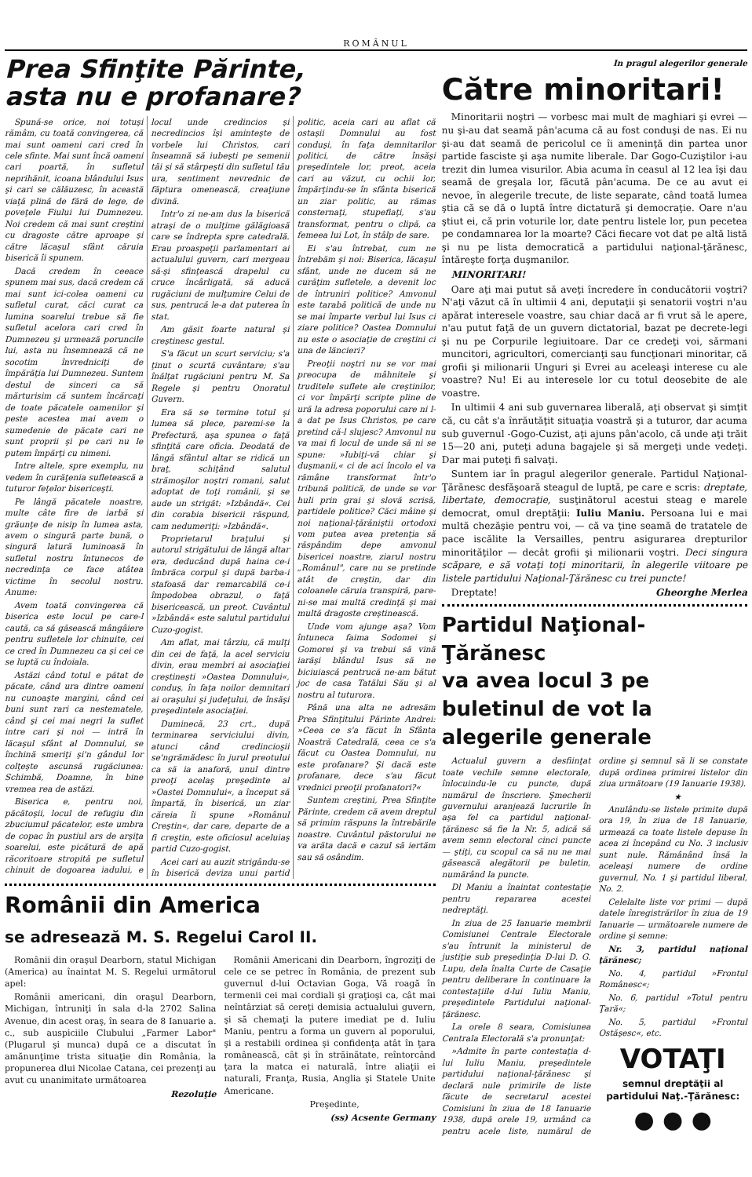ROMÂNUL
Prea Sfinţite Părinte,
asta nu e profanare?
Spună-se orice, noi totuşi rămâm, cu toată convingerea, că mai sunt oameni cari cred în cele sfinte. Mai sunt încă oameni cari poartă, în sufletul neprihănit, icoana blândului Isus şi cari se călăuzesc, în această viaţă plină de fără de lege, de poveţele Fiului lui Dumnezeu. Noi credem că mai sunt creştini cu dragoste către aproape şi către lăcaşul sfânt căruia biserică îi spunem.
Dacă credem în ceeace spunem mai sus, dacă credem că mai sunt ici-colea oameni cu sufletul curat, căci curat ca lumina soarelui trebue să fie sufletul acelora cari cred în Dumnezeu şi urmează poruncile lui, asta nu însemnează că ne socotim învredniciţi de împărăţia lui Dumnezeu. Suntem destul de sinceri ca să mărturisim că suntem încărcaţi de toate păcatele oamenilor şi peste acestea mai avem o sumedenie de păcate cari ne sunt proprii şi pe cari nu le putem împărţi cu nimeni.
Intre altele, spre exemplu, nu vedem în curăţenia sufletească a tuturor feţelor bisericeşti.
Pe lângă păcatele noastre, multe câte fire de iarbă şi grăunţe de nisip în lumea asta, avem o singură parte bună, o singură latură luminoasă în sufletul nostru întunecos de necredinţa ce face atâtea victime în secolul nostru. Anume:
Avem toată convingerea că biserica este locul pe care-l caută, ca să găsească mângâiere pentru sufletele lor chinuite, cei ce cred în Dumnezeu ca şi cei ce se luptă cu îndoiala.
Astăzi când totul e pătat de păcate, când ura dintre oameni nu cunoaşte margini, când cei buni sunt rari ca nestematele, când şi cei mai negri la suflet intre cari şi noi — intră în lăcaşul sfânt al Domnului, se închină smeriţi şi'n gândul lor colţeşte ascunsă rugăciunea: Schimbă, Doamne, în bine vremea rea de astăzi.
Biserica e, pentru noi, păcătoşii, locul de refugiu din zbuciumul păcatelor, este umbra de copac în pustiul ars de arşiţa soarelui, este picătură de apă răcoritoare stropită pe sufletul chinuit de dogoarea iadului, e locul unde credincios şi necredincios îşi aminteşte de vorbele lui Christos, cari înseamnă să iubeşti pe semenii tăi şi să stârpeşti din sufletul tău ura, sentiment nevrednic de făptura omenească, creaţiune divină.
Intr'o zi ne-am dus la biserică atraşi de o mulţime gălăgioasă care se îndrepta spre catedrală. Erau proaspeţii parlamentari ai actualului guvern, cari mergeau să-şi sfinţească drapelul cu cruce încârligată, să aducă rugăciuni de mulţumire Celui de sus, pentrucă le-a dat puterea în stat.
Am găsit foarte natural şi creştinesc gestul.
S'a făcut un scurt serviciu; s'a ţinut o scurtă cuvântare; s'au înălţat rugăciuni pentru M. Sa Regele şi pentru Onoratul Guvern.
Era să se termine totul şi lumea să plece, paremi-se la Prefectură, aşa spunea o faţă sfinţită care oficia. Deodată de lângă sfântul altar se ridică un braţ, schiţând salutul strămoşilor noştri romani, salut adoptat de toţi românii, şi se aude un strigăt: »Izbândă«. Cei din corabia bisericii răspund, cam nedumeriţi: »Izbândă«.
Proprietarul braţului şi autorul strigătului de lângă altar era, deducând după haina ce-i îmbrăca corpul şi după barba-i stafoasă dar remarcabilă ce-i împodobea obrazul, o faţă bisericească, un preot. Cuvântul »Izbândă« este salutul partidului Cuzo-gogist.
Am aflat, mai târziu, că mulţi din cei de faţă, la acel serviciu divin, erau membri ai asociaţiei creştineşti »Oastea Domnului«, conduş, în faţa noilor demnitari ai oraşului şi judeţului, de însăşi preşedintele asociaţiei.
Duminecă, 23 crt., după terminarea serviciului divin, atunci când credincioşii se'ngrămădesc în jurul preotului ca să ia anaforă, unul dintre preoţi acelaş preşedinte al »Oastei Domnului«, a început să împartă, în biserică, un ziar căreia îi spune »Românul Creştin«, dar care, departe de a fi creştin, este oficiosul aceluiaş partid Cuzo-gogist.
Acei cari au auzit strigându-se în biserică deviza unui partid politic, aceia cari au aflat că ostaşii Domnului au fost conduşi, în faţa demnitarilor politici, de către însăşi preşedintele lor, preot, aceia cari au văzut, cu ochii lor, împărţindu-se în sfânta biserică un ziar politic, au rămas consternaţi, stupefiaţi, s'au transformat, pentru o clipă, ca femeea lui Lot, în stâlp de sare.
Ei s'au întrebat, cum ne întrebăm şi noi: Biserica, lăcaşul sfânt, unde ne ducem să ne curăţim sufletele, a devenit loc de întruniri politice? Amvonul este tarabă politică de unde nu se mai împarte verbul lui Isus ci ziare politice? Oastea Domnului nu este o asociaţie de creştini ci una de lăncieri?
Preoţii noştri nu se vor mai preocupa de mâhnitele şi truditele suflete ale creştinilor, ci vor împărţi scripte pline de ură la adresa poporului care ni l-a dat pe Isus Christos, pe care pretind că-l slujesc? Amvonul nu va mai fi locul de unde să ni se spune: »Iubiţi-vă chiar şi duşmanii,« ci de aci încolo el va rămâne transformat într'o tribună politică, de unde se vor huli prin grai şi slovă scrisă, partidele politice? Căci mâine şi noi naţional-ţărăniştii ortodoxi vom putea avea pretenţia să răspândim depe amvonul bisericei noastre, ziarul nostru „Românul", care nu se pretinde atât de creştin, dar din coloanele căruia transpiră, pare-ni-se mai multă credinţă şi mai multă dragoste creştinească.
Unde vom ajunge aşa? Vom întuneca faima Sodomei şi Gomorei şi va trebui să vină iarăşi blândul Isus să ne biciuiască pentrucă ne-am bătut joc de casa Tatălui Său şi al nostru al tuturora.
Până una alta ne adresăm Prea Sfinţitului Părinte Andrei: »Ceea ce s'a făcut în Sfânta Noastră Catedrală, ceea ce s'a făcut cu Oastea Domnului, nu este profanare? Şi dacă este profanare, dece s'au făcut vrednici preoţii profanatori?«
Suntem creştini, Prea Sfinţite Părinte, credem că avem dreptul să primim răspuns la întrebările noastre. Cuvântul păstorului ne va arăta dacă e cazul să iertăm sau să osândim.
Românii din America
se adresează M. S. Regelui Carol II.
Românii din oraşul Dearborn, statul Michigan (America) au înaintat M. S. Regelui următorul apel:
Românii americani, din oraşul Dearborn, Michigan, întruniţi în sala d-la 2702 Salina Avenue, din acest oraş, în seara de 8 Ianuarie a. c., sub auspiciile Clubului „Farmer Labor" (Plugarul şi munca) după ce a discutat în amănunţime trista situaţie din România, la propunerea dlui Nicolae Catana, cei prezenţi au avut cu unanimitate următoarea
Rezoluţie
Românii Americani din Dearborn, îngroziţi de cele ce se petrec în România, de prezent sub guvernul d-lui Octavian Goga, Vă roagă în termenii cei mai cordiali şi graţioşi ca, cât mai neîntârziat să cereţi demisia actualului guvern, şi să chemaţi la putere imediat pe d. Iuliu Maniu, pentru a forma un guvern al poporului, şi a restabili ordinea şi confidenţa atât în ţara românească, cât şi în străinătate, reîntorcând ţara la matca ei naturală, între aliaţii ei naturali, Franţa, Rusia, Anglia şi Statele Unite Americane.
Preşedinte,
(ss) Acsente Germany
In pragul alegerilor generale
Către minoritari!
Minoritarii noştri — vorbesc mai mult de maghiari şi evrei — nu şi-au dat seamă pân'acuma că au fost conduşi de nas. Ei nu şi-au dat seamă de pericolul ce îi ameninţă din partea unor partide fasciste şi aşa numite liberale. Dar Gogo-Cuziştilor i-au trezit din lumea visurilor. Abia acuma în ceasul al 12 lea îşi dau seamă de greşala lor, făcută pân'acuma. De ce au avut ei nevoe, în alegerile trecute, de liste separate, când toată lumea ştia că se dă o luptă între dictatură şi democraţie. Oare n'au ştiut ei, că prin voturile lor, date pentru listele lor, pun pecetea pe condamnarea lor la moarte? Căci fiecare vot dat pe altă listă şi nu pe lista democratică a partidului naţional-ţărănesc, întăreşte forţa duşmanilor.
MINORITARI!
Oare aţi mai putut să aveţi încredere în conducătorii voştri? N'aţi văzut că în ultimii 4 ani, deputaţii şi senatorii voştri n'au apărat interesele voastre, sau chiar dacă ar fi vrut să le apere, n'au putut faţă de un guvern dictatorial, bazat pe decrete-legi şi nu pe Corpurile legiuitoare. Dar ce credeţi voi, sărmani muncitori, agricultori, comercianţi sau funcţionari minoritar, că grofii şi milionarii Unguri şi Evrei au aceleaşi interese cu ale voastre? Nu! Ei au interesele lor cu totul deosebite de ale voastre.
In ultimii 4 ani sub guvernarea liberală, aţi observat şi simţit că, cu cât s'a înrăutăţit situaţia voastră şi a tuturor, dar acuma sub guvernul -Gogo-Cuzist, aţi ajuns pân'acolo, că unde aţi trăit 15—20 ani, puteţi aduna bagajele şi să mergeţi unde vedeţi. Dar mai puteţi fi salvaţi.
Suntem iar în pragul alegerilor generale. Partidul Naţional-Ţărănesc desfăşoară steagul de luptă, pe care e scris: dreptate, libertate, democraţie, susţinătorul acestui steag e marele democrat, omul dreptăţii: Iuliu Maniu. Persoana lui e mai multă chezăşie pentru voi, — că va ţine seamă de tratatele de pace iscălite la Versailles, pentru asigurarea drepturilor minorităţilor — decât grofii şi milionarii voştri. Deci singura scăpare, e să votaţi toţi minoritarii, în alegerile viitoare pe listele partidului Naţional-Ţărănesc cu trei puncte!
Dreptate! Gheorghe Merlea
Partidul Naţional-Ţărănesc
va avea locul 3 pe buletinul de vot la alegerile generale
Actualul guvern a desfiinţat toate vechile semne electorale, înlocuindu-le cu puncte, după numărul de înscriere. Şmecherii guvernului aranjează lucrurile în aşa fel ca partidul naţional-ţărănesc să fie la Nr. 5, adică să avem semn electoral cinci puncte — ştiţi, cu scopul ca să nu ne mai găsească alegătorii pe buletin, numărând la puncte.
Dl Maniu a înaintat contestaţie pentru repararea acestei nedreptăţi.
In ziua de 25 Ianuarie membrii Comisiunei Centrale Electorale s'au întrunit la ministerul de justiţie sub preşedinţia D-lui D. G. Lupu, dela înalta Curte de Casaţie pentru deliberare în continuare la contestaţiile d-lui Iuliu Maniu, preşedintele Partidului naţional-ţărănesc.
La orele 8 seara, Comisiunea Centrala Electorală s'a pronunţat:
»Admite în parte contestaţia d-lui Iuliu Maniu, preşedintele partidului naţional-ţărănesc şi declară nule primirile de liste făcute de secretarul acestei Comisiuni în ziua de 18 Ianuarie 1938, după orele 19, urmând ca pentru acele liste, numărul de ordine şi semnul să li se constate după ordinea primirei listelor din ziua următoare (19 Ianuarie 1938).
★
Anulându-se listele primite după ora 19, în ziua de 18 Ianuarie, urmează ca toate listele depuse în acea zi începând cu No. 3 inclusiv sunt nule. Rămânând însă la aceleaşi numere de ordine guvernul, No. 1 şi partidul liberal, No. 2.
Celelalte liste vor primi — după datele înregistrărilor în ziua de 19 Ianuarie — următoarele numere de ordine şi semne:
Nr. 3, partidul naţional ţărănesc;
No. 4, partidul »Frontul Românesc«;
No. 6, partidul »Totul pentru Ţară«;
No. 5, partidul »Frontul Ostăşesc«, etc.
VOTAŢI
semnul dreptăţii al partidului Naţ.-Ţărănesc:
● ● ●